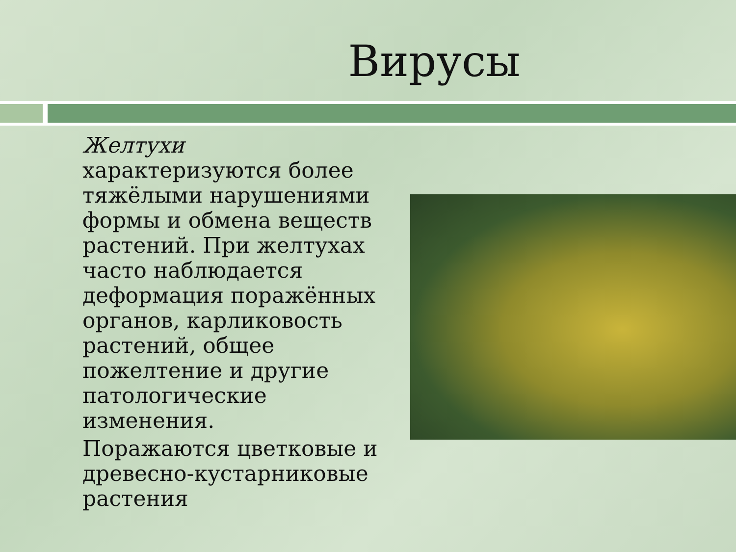Вирусы
Желтухи
характеризуются более тяжёлыми нарушениями формы и обмена веществ растений. При желтухах часто наблюдается деформация поражённых органов, карликовость растений, общее пожелтение и другие патологические изменения.
Поражаются цветковые и древесно-кустарниковые растения